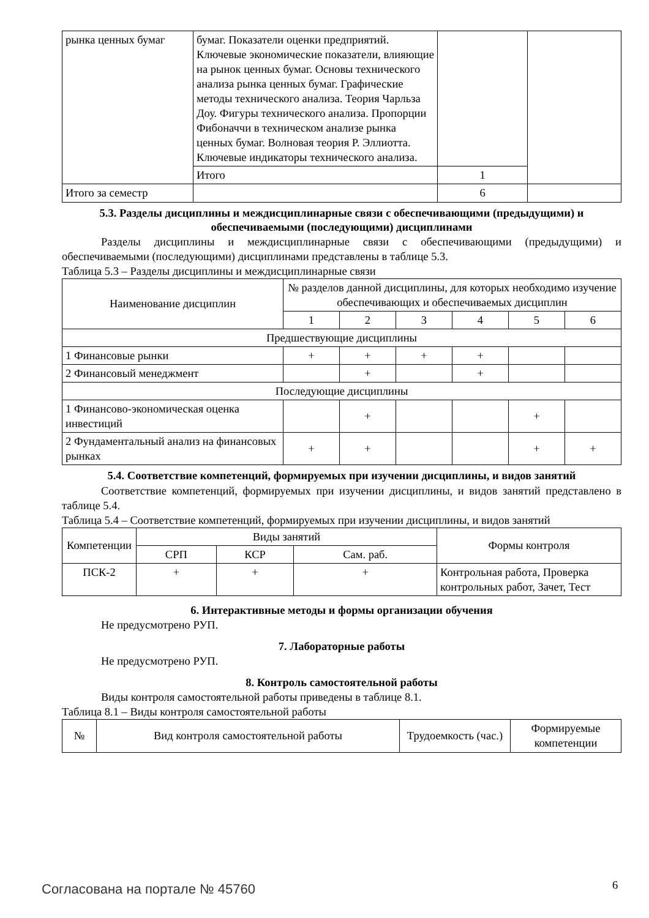| рынка ценных бумаг | бумаг. Показатели оценки предприятий. Ключевые экономические показатели, влияющие на рынок ценных бумаг. Основы технического анализа рынка ценных бумаг. Графические методы технического анализа. Теория Чарльза Доу. Фигуры технического анализа. Пропорции Фибоначчи в техническом анализе рынка ценных бумаг. Волновая теория Р. Эллиотта. Ключевые индикаторы технического анализа. | | |
| | Итого | 1 | |
| Итого за семестр | | 6 | |
5.3. Разделы дисциплины и междисциплинарные связи с обеспечивающими (предыдущими) и обеспечиваемыми (последующими) дисциплинами
Разделы дисциплины и междисциплинарные связи с обеспечивающими (предыдущими) и обеспечиваемыми (последующими) дисциплинами представлены в таблице 5.3.
Таблица 5.3 – Разделы дисциплины и междисциплинарные связи
| Наименование дисциплин | № разделов данной дисциплины, для которых необходимо изучение обеспечивающих и обеспечиваемых дисциплин | | | | | |
| | 1 | 2 | 3 | 4 | 5 | 6 |
| Предшествующие дисциплины | | | | | | |
| 1 Финансовые рынки | + | + | + | + | | |
| 2 Финансовый менеджмент | | + | | + | | |
| Последующие дисциплины | | | | | | |
| 1 Финансово-экономическая оценка инвестиций | | + | | | + | |
| 2 Фундаментальный анализ на финансовых рынках | + | + | | | + | + |
5.4. Соответствие компетенций, формируемых при изучении дисциплины, и видов занятий
Соответствие компетенций, формируемых при изучении дисциплины, и видов занятий представлено в таблице 5.4.
Таблица 5.4 – Соответствие компетенций, формируемых при изучении дисциплины, и видов занятий
| Компетенции | Виды занятий | | | Формы контроля |
| | СРП | КСР | Сам. раб. | |
| ПСК-2 | + | + | + | Контрольная работа, Проверка контрольных работ, Зачет, Тест |
6. Интерактивные методы и формы организации обучения
Не предусмотрено РУП.
7. Лабораторные работы
Не предусмотрено РУП.
8. Контроль самостоятельной работы
Виды контроля самостоятельной работы приведены в таблице 8.1.
Таблица 8.1 – Виды контроля самостоятельной работы
| № | Вид контроля самостоятельной работы | Трудоемкость (час.) | Формируемые компетенции |
Согласована на портале № 45760 6